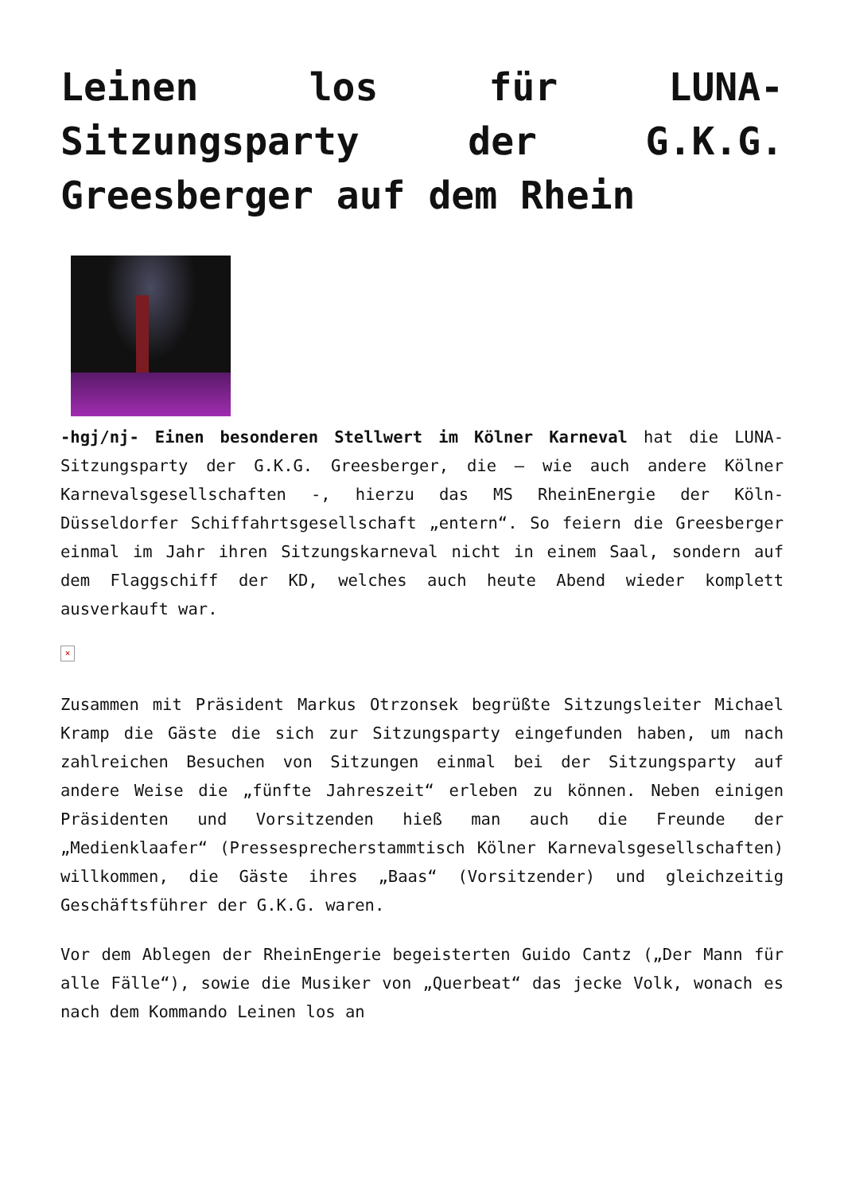Leinen los für LUNA-Sitzungsparty der G.K.G. Greesberger auf dem Rhein
-hgj/nj- Einen besonderen Stellwert im Kölner Karneval hat die LUNA-Sitzungsparty der G.K.G. Greesberger, die – wie auch andere Kölner Karnevalsgesellschaften -, hierzu das MS RheinEnergie der Köln-Düsseldorfer Schiffahrtsgesellschaft „entern“. So feiern die Greesberger einmal im Jahr ihren Sitzungskarneval nicht in einem Saal, sondern auf dem Flaggschiff der KD, welches auch heute Abend wieder komplett ausverkauft war.
×
Zusammen mit Präsident Markus Otrzonsek begrüßte Sitzungsleiter Michael Kramp die Gäste die sich zur Sitzungsparty eingefunden haben, um nach zahlreichen Besuchen von Sitzungen einmal bei der Sitzungsparty auf andere Weise die „fünfte Jahreszeit“ erleben zu können. Neben einigen Präsidenten und Vorsitzenden hieß man auch die Freunde der „Medienklaafer“ (Pressesprecherstammtisch Kölner Karnevalsgesellschaften) willkommen, die Gäste ihres „Baas“ (Vorsitzender) und gleichzeitig Geschäftsführer der G.K.G. waren.
Vor dem Ablegen der RheinEngerie begeisterten Guido Cantz („Der Mann für alle Fälle“), sowie die Musiker von „Querbeat“ das jecke Volk, wonach es nach dem Kommando Leinen los an